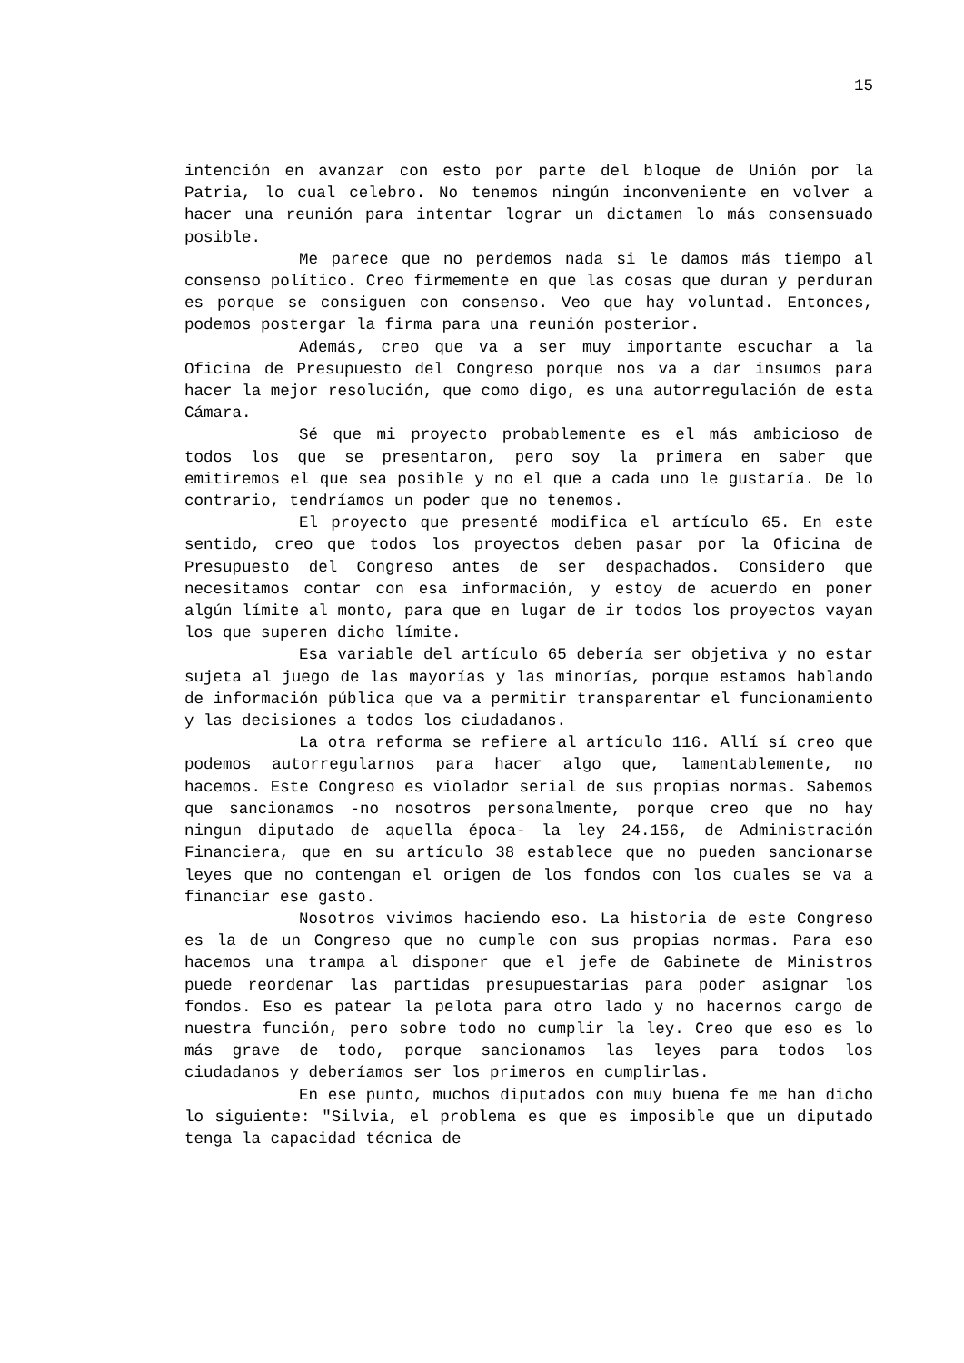15
intención en avanzar con esto por parte del bloque de Unión por la Patria, lo cual celebro. No tenemos ningún inconveniente en volver a hacer una reunión para intentar lograr un dictamen lo más consensuado posible.
Me parece que no perdemos nada si le damos más tiempo al consenso político. Creo firmemente en que las cosas que duran y perduran es porque se consiguen con consenso. Veo que hay voluntad. Entonces, podemos postergar la firma para una reunión posterior.
Además, creo que va a ser muy importante escuchar a la Oficina de Presupuesto del Congreso porque nos va a dar insumos para hacer la mejor resolución, que como digo, es una autorregulación de esta Cámara.
Sé que mi proyecto probablemente es el más ambicioso de todos los que se presentaron, pero soy la primera en saber que emitiremos el que sea posible y no el que a cada uno le gustaría. De lo contrario, tendríamos un poder que no tenemos.
El proyecto que presenté modifica el artículo 65. En este sentido, creo que todos los proyectos deben pasar por la Oficina de Presupuesto del Congreso antes de ser despachados. Considero que necesitamos contar con esa información, y estoy de acuerdo en poner algún límite al monto, para que en lugar de ir todos los proyectos vayan los que superen dicho límite.
Esa variable del artículo 65 debería ser objetiva y no estar sujeta al juego de las mayorías y las minorías, porque estamos hablando de información pública que va a permitir transparentar el funcionamiento y las decisiones a todos los ciudadanos.
La otra reforma se refiere al artículo 116. Allí sí creo que podemos autorregularnos para hacer algo que, lamentablemente, no hacemos. Este Congreso es violador serial de sus propias normas. Sabemos que sancionamos -no nosotros personalmente, porque creo que no hay ningun diputado de aquella época- la ley 24.156, de Administración Financiera, que en su artículo 38 establece que no pueden sancionarse leyes que no contengan el origen de los fondos con los cuales se va a financiar ese gasto.
Nosotros vivimos haciendo eso. La historia de este Congreso es la de un Congreso que no cumple con sus propias normas. Para eso hacemos una trampa al disponer que el jefe de Gabinete de Ministros puede reordenar las partidas presupuestarias para poder asignar los fondos. Eso es patear la pelota para otro lado y no hacernos cargo de nuestra función, pero sobre todo no cumplir la ley. Creo que eso es lo más grave de todo, porque sancionamos las leyes para todos los ciudadanos y deberíamos ser los primeros en cumplirlas.
En ese punto, muchos diputados con muy buena fe me han dicho lo siguiente: "Silvia, el problema es que es imposible que un diputado tenga la capacidad técnica de